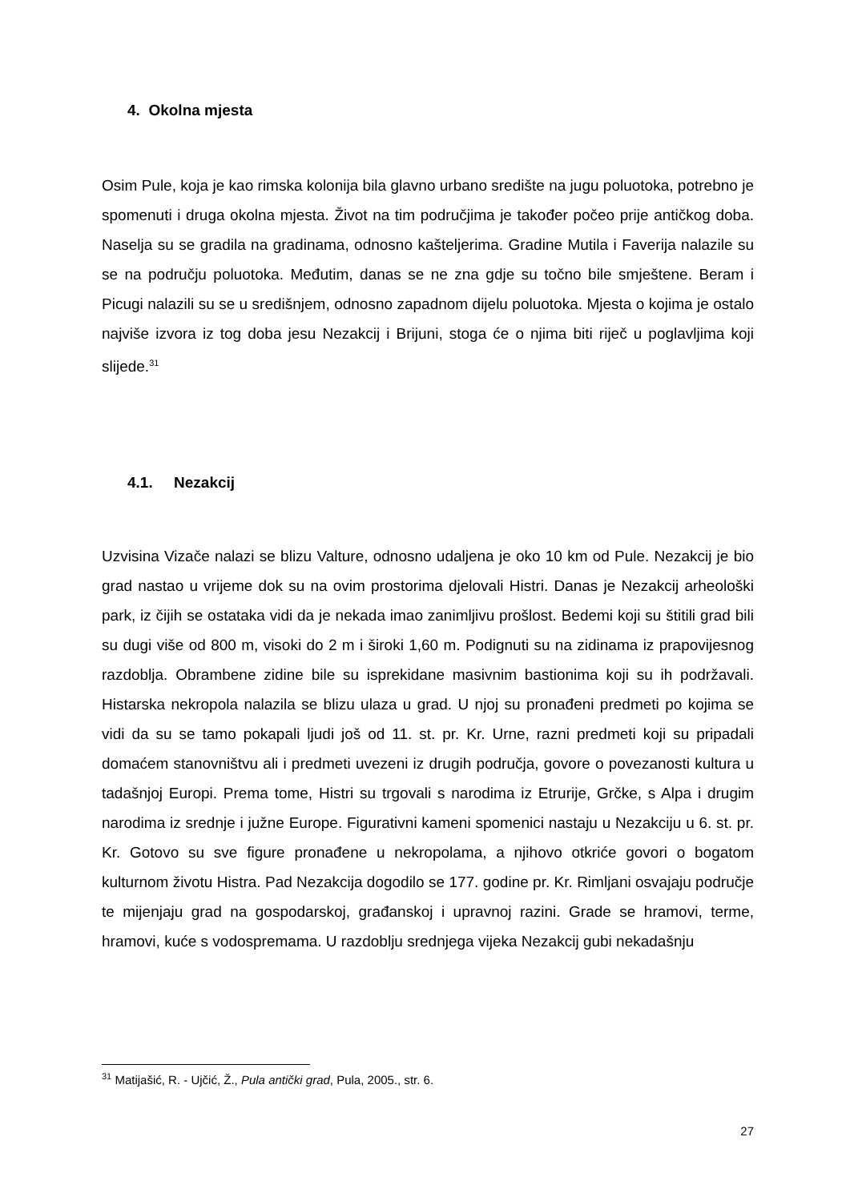4. Okolna mjesta
Osim Pule, koja je kao rimska kolonija bila glavno urbano središte na jugu poluotoka, potrebno je spomenuti i druga okolna mjesta. Život na tim područjima je također počeo prije antičkog doba. Naselja su se gradila na gradinama, odnosno kašteljerima. Gradine Mutila i Faverija nalazile su se na području poluotoka. Međutim, danas se ne zna gdje su točno bile smještene. Beram i Picugi nalazili su se u središnjem, odnosno zapadnom dijelu poluotoka. Mjesta o kojima je ostalo najviše izvora iz tog doba jesu Nezakcij i Brijuni, stoga će o njima biti riječ u poglavljima koji slijede.<sup>31</sup>
4.1. Nezakcij
Uzvisina Vizače nalazi se blizu Valture, odnosno udaljena je oko 10 km od Pule. Nezakcij je bio grad nastao u vrijeme dok su na ovim prostorima djelovali Histri. Danas je Nezakcij arheološki park, iz čijih se ostataka vidi da je nekada imao zanimljivu prošlost. Bedemi koji su štitili grad bili su dugi više od 800 m, visoki do 2 m i široki 1,60 m. Podignuti su na zidinama iz prapovijesnog razdoblja. Obrambene zidine bile su isprekidane masivnim bastionima koji su ih podržavali. Histarska nekropola nalazila se blizu ulaza u grad. U njoj su pronađeni predmeti po kojima se vidi da su se tamo pokapali ljudi još od 11. st. pr. Kr. Urne, razni predmeti koji su pripadali domaćem stanovništvu ali i predmeti uvezeni iz drugih područja, govore o povezanosti kultura u tadašnjoj Europi. Prema tome, Histri su trgovali s narodima iz Etrurije, Grčke, s Alpa i drugim narodima iz srednje i južne Europe. Figurativni kameni spomenici nastaju u Nezakciju u 6. st. pr. Kr. Gotovo su sve figure pronađene u nekropolama, a njihovo otkriće govori o bogatom kulturnom životu Histra. Pad Nezakcija dogodilo se 177. godine pr. Kr. Rimljani osvajaju područje te mijenjaju grad na gospodarskoj, građanskoj i upravnoj razini. Grade se hramovi, terme, hramovi, kuće s vodospremama. U razdoblju srednjega vijeka Nezakcij gubi nekadašnju
<sup>31</sup> Matijašić, R. - Ujčić, Ž., Pula antički grad, Pula, 2005., str. 6.
27